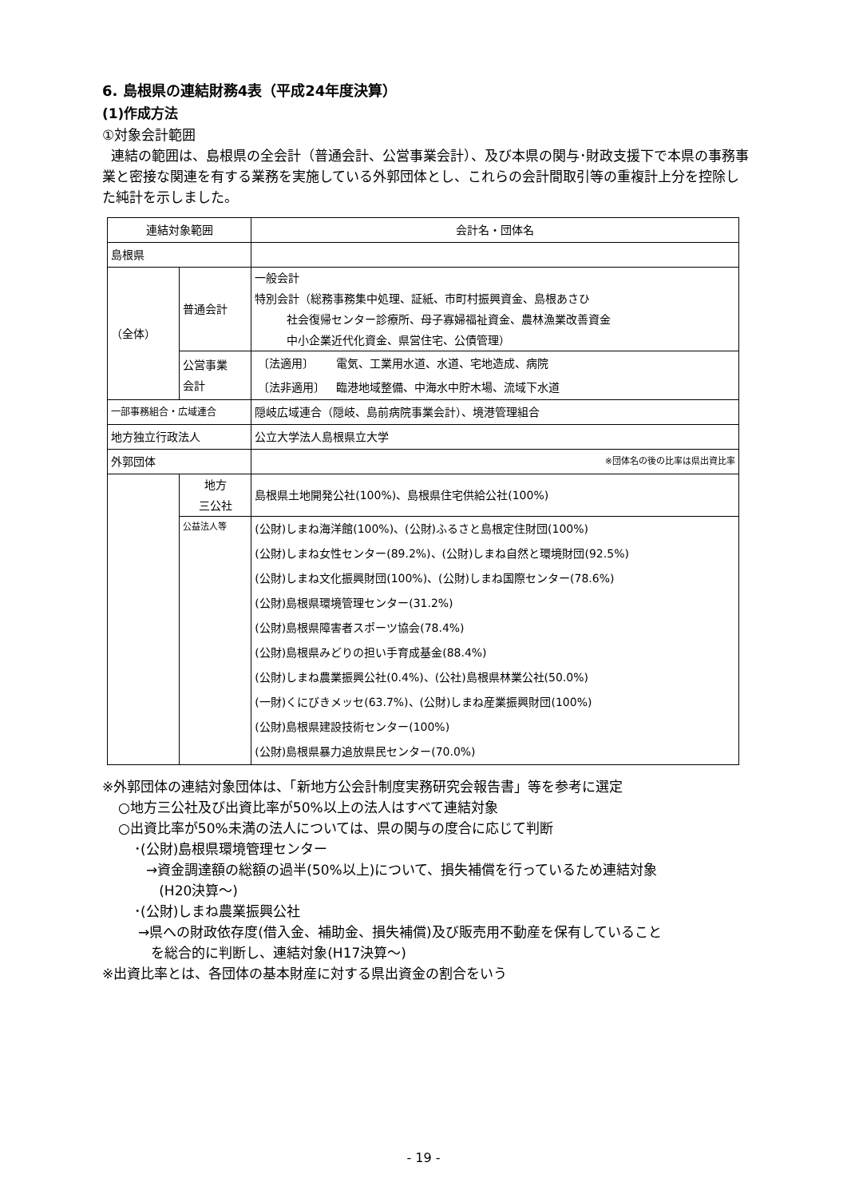6. 島根県の連結財務4表（平成24年度決算）
(1)作成方法
①対象会計範囲
連結の範囲は、島根県の全会計（普通会計、公営事業会計）、及び本県の関与･財政支援下で本県の事務事業と密接な関連を有する業務を実施している外郭団体とし、これらの会計間取引等の重複計上分を控除した純計を示しました。
| 連結対象範囲 | | 会計名・団体名 |
| 島根県 | | |
| （全体） | 普通会計 | 一般会計 特別会計（総務事務集中処理、証紙、市町村振興資金、島根あさひ 社会復帰センター診療所、母子寡婦福祉資金、農林漁業改善資金 中小企業近代化資金、県営住宅、公債管理） |
| | 公営事業 会計 | / 〔法適用〕 / 電気、工業用水道、水道、宅地造成、病院 / / 〔法非適用〕 / 臨港地域整備、中海水中貯木場、流域下水道 / |
| 一部事務組合・広域連合 | | 隠岐広域連合（隠岐、島前病院事業会計）、境港管理組合 |
| 地方独立行政法人 | | 公立大学法人島根県立大学 |
| 外郭団体 | | ※団体名の後の比率は県出資比率 |
| | 地方 三公社 | 島根県土地開発公社(100%)、島根県住宅供給公社(100%) |
| | 公益法人等 | (公財)しまね海洋館(100%)、(公財)ふるさと島根定住財団(100%) (公財)しまね女性センター(89.2%)、(公財)しまね自然と環境財団(92.5%) (公財)しまね文化振興財団(100%)、(公財)しまね国際センター(78.6%) (公財)島根県環境管理センター(31.2%) (公財)島根県障害者スポーツ協会(78.4%) (公財)島根県みどりの担い手育成基金(88.4%) (公財)しまね農業振興公社(0.4%)、(公社)島根県林業公社(50.0%) (一財)くにびきメッセ(63.7%)、(公財)しまね産業振興財団(100%) (公財)島根県建設技術センター(100%) (公財)島根県暴力追放県民センター(70.0%) |
※外郭団体の連結対象団体は、「新地方公会計制度実務研究会報告書」等を参考に選定
○地方三公社及び出資比率が50%以上の法人はすべて連結対象
○出資比率が50%未満の法人については、県の関与の度合に応じて判断
･(公財)島根県環境管理センター
→資金調達額の総額の過半(50%以上)について、損失補償を行っているため連結対象
(H20決算～)
･(公財)しまね農業振興公社
→県への財政依存度(借入金、補助金、損失補償)及び販売用不動産を保有していること
を総合的に判断し、連結対象(H17決算～)
※出資比率とは、各団体の基本財産に対する県出資金の割合をいう
- 19 -